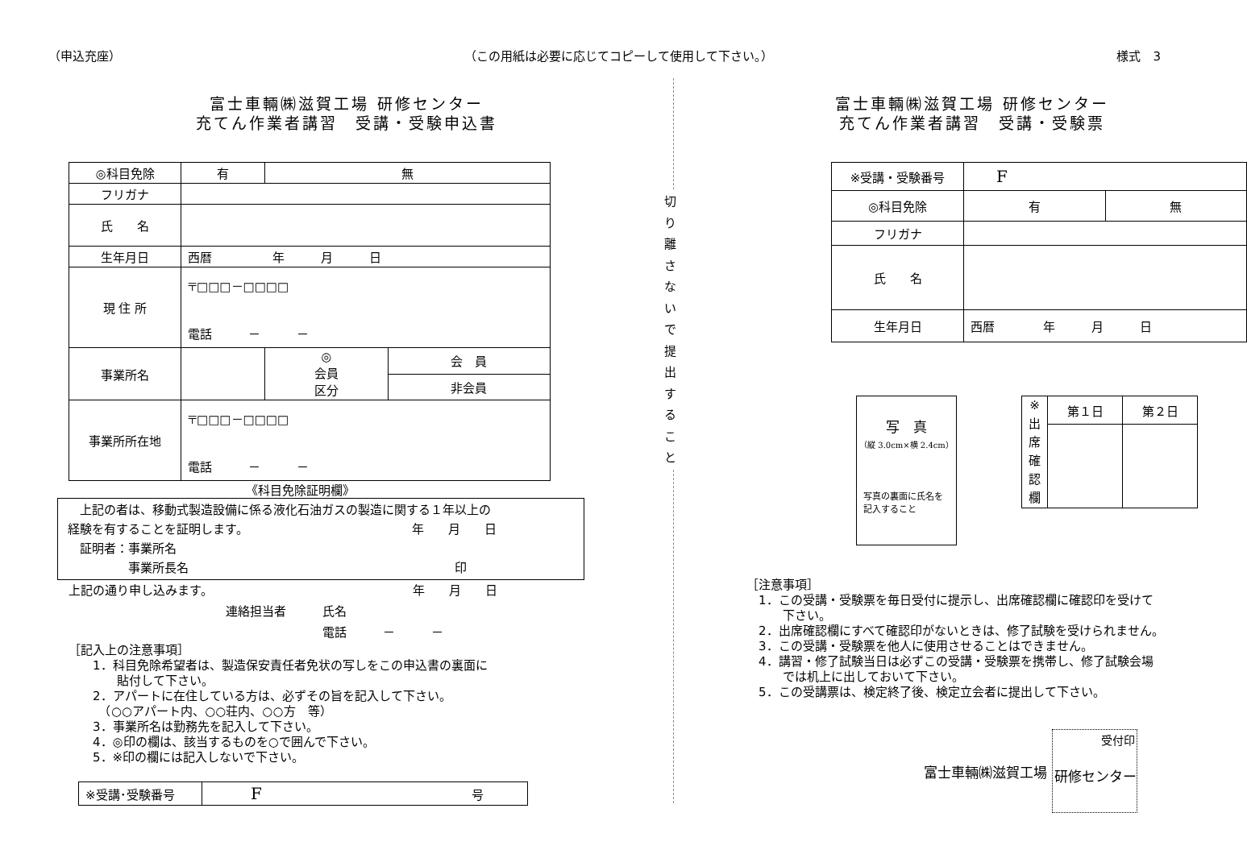（申込充座） （この用紙は必要に応じてコピーして使用して下さい。） 様式　3
富士車輛㈱滋賀工場 研修センター
充てん作業者講習　受講・受験申込書
| ◎科目免除 | 有 | 無 | |
| フリガナ | | | |
| 氏 名 | | | |
| 生年月日 | 西暦 年 月 日 | | |
| 現 住 所 | 〒□□□－□□□□ 電話 － － | | |
| 事業所名 | | ◎ 会員 区分 | 会 員 |
| | | | 非会員 |
| 事業所所在地 | 〒□□□－□□□□ 電話 － － | | |
《科目免除証明欄》
　上記の者は、移動式製造設備に係る液化石油ガスの製造に関する１年以上の
経験を有することを証明します。　　　　　　　　　　　　　　年　　月　　日
　証明者：事業所名
　　　　　事業所長名　　　　　　　　　　　　　　　　　　　　　　印
上記の通り申し込みます。　　　　　　　　　　　　　　　　　年　　月　　日
　　　　　　　　　　　　　連絡担当者　　　氏名
　　　　　　　　　　　　　　　　　　　　　電話　　　－　　　－
［記入上の注意事項］
　　1．科目免除希望者は、製造保安責任者免状の写しをこの申込書の裏面に
　　　　貼付して下さい。
　　2．アパートに在住している方は、必ずその旨を記入して下さい。
　　　（○○アパート内、○○荘内、○○方　等）
　　3．事業所名は勤務先を記入して下さい。
　　4．◎印の欄は、該当するものを○で囲んで下さい。
　　5．※印の欄には記入しないで下さい。
| ※受講･受験番号 | F 号 |
切
り
離
さ
な
い
で
提
出
す
る
こ
と
富士車輛㈱滋賀工場 研修センター
充てん作業者講習　受講・受験票
| ※受講・受験番号 | F | |
| ◎科目免除 | 有 | 無 |
| フリガナ | | |
| 氏 名 | | |
| 生年月日 | 西暦 年 月 日 | |
写　真
（縦 3.0cm×横 2.4cm）
写真の裏面に氏名を
記入すること
| ※ 出 席 確 認 欄 | 第１日 | 第２日 |
［注意事項］
　1．この受講・受験票を毎日受付に提示し、出席確認欄に確認印を受けて
　　　下さい。
　2．出席確認欄にすべて確認印がないときは、修了試験を受けられません。
　3．この受講・受験票を他人に使用させることはできません。
　4．講習・修了試験当日は必ずこの受講・受験票を携帯し、修了試験会場
　　　では机上に出しておいて下さい。
　5．この受講票は、検定終了後、検定立会者に提出して下さい。
富士車輛㈱滋賀工場
受付印
研修センター